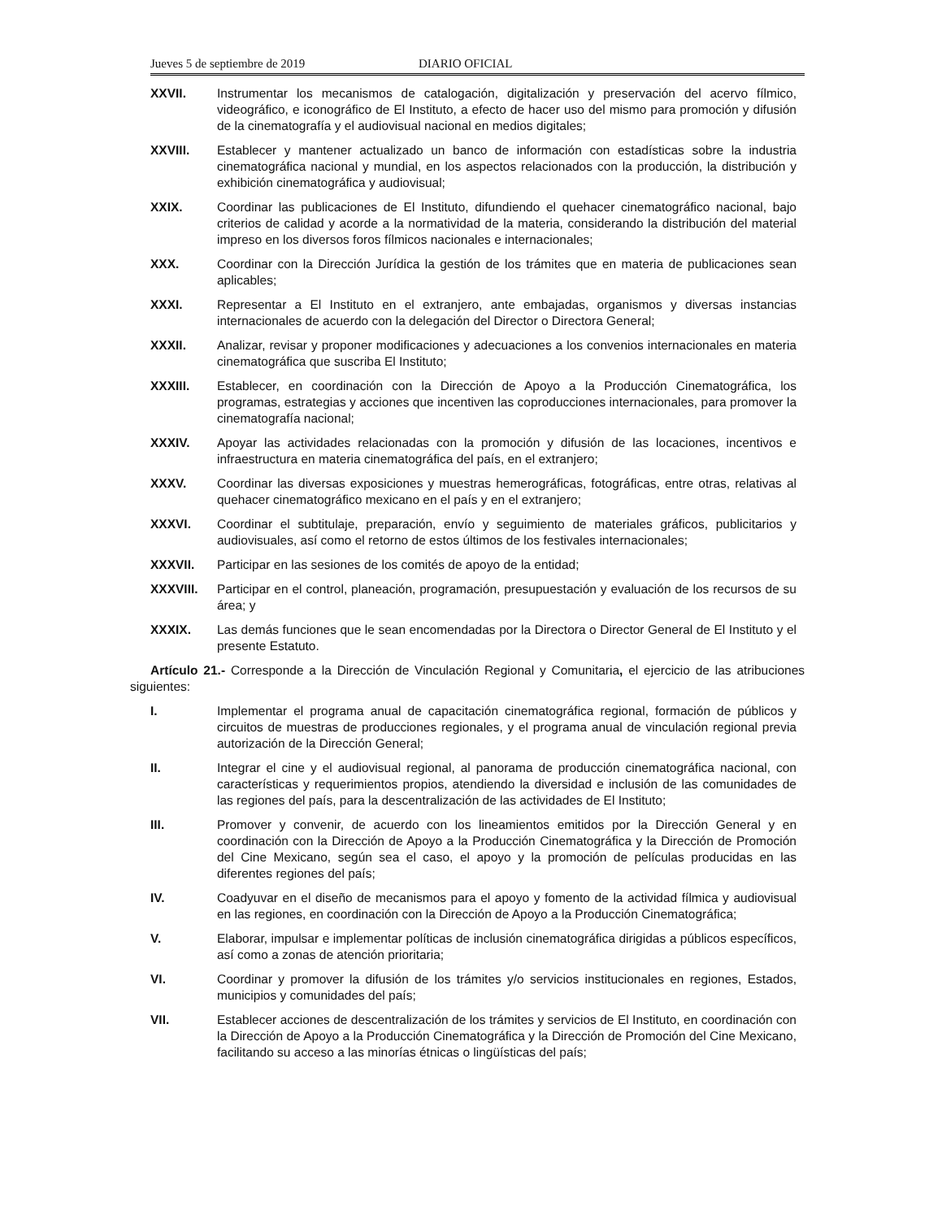Jueves 5 de septiembre de 2019 DIARIO OFICIAL
XXVII. Instrumentar los mecanismos de catalogación, digitalización y preservación del acervo fílmico, videográfico, e iconográfico de El Instituto, a efecto de hacer uso del mismo para promoción y difusión de la cinematografía y el audiovisual nacional en medios digitales;
XXVIII. Establecer y mantener actualizado un banco de información con estadísticas sobre la industria cinematográfica nacional y mundial, en los aspectos relacionados con la producción, la distribución y exhibición cinematográfica y audiovisual;
XXIX. Coordinar las publicaciones de El Instituto, difundiendo el quehacer cinematográfico nacional, bajo criterios de calidad y acorde a la normatividad de la materia, considerando la distribución del material impreso en los diversos foros fílmicos nacionales e internacionales;
XXX. Coordinar con la Dirección Jurídica la gestión de los trámites que en materia de publicaciones sean aplicables;
XXXI. Representar a El Instituto en el extranjero, ante embajadas, organismos y diversas instancias internacionales de acuerdo con la delegación del Director o Directora General;
XXXII. Analizar, revisar y proponer modificaciones y adecuaciones a los convenios internacionales en materia cinematográfica que suscriba El Instituto;
XXXIII. Establecer, en coordinación con la Dirección de Apoyo a la Producción Cinematográfica, los programas, estrategias y acciones que incentiven las coproducciones internacionales, para promover la cinematografía nacional;
XXXIV. Apoyar las actividades relacionadas con la promoción y difusión de las locaciones, incentivos e infraestructura en materia cinematográfica del país, en el extranjero;
XXXV. Coordinar las diversas exposiciones y muestras hemerográficas, fotográficas, entre otras, relativas al quehacer cinematográfico mexicano en el país y en el extranjero;
XXXVI. Coordinar el subtitulaje, preparación, envío y seguimiento de materiales gráficos, publicitarios y audiovisuales, así como el retorno de estos últimos de los festivales internacionales;
XXXVII. Participar en las sesiones de los comités de apoyo de la entidad;
XXXVIII. Participar en el control, planeación, programación, presupuestación y evaluación de los recursos de su área; y
XXXIX. Las demás funciones que le sean encomendadas por la Directora o Director General de El Instituto y el presente Estatuto.
Artículo 21.- Corresponde a la Dirección de Vinculación Regional y Comunitaria, el ejercicio de las atribuciones siguientes:
I. Implementar el programa anual de capacitación cinematográfica regional, formación de públicos y circuitos de muestras de producciones regionales, y el programa anual de vinculación regional previa autorización de la Dirección General;
II. Integrar el cine y el audiovisual regional, al panorama de producción cinematográfica nacional, con características y requerimientos propios, atendiendo la diversidad e inclusión de las comunidades de las regiones del país, para la descentralización de las actividades de El Instituto;
III. Promover y convenir, de acuerdo con los lineamientos emitidos por la Dirección General y en coordinación con la Dirección de Apoyo a la Producción Cinematográfica y la Dirección de Promoción del Cine Mexicano, según sea el caso, el apoyo y la promoción de películas producidas en las diferentes regiones del país;
IV. Coadyuvar en el diseño de mecanismos para el apoyo y fomento de la actividad fílmica y audiovisual en las regiones, en coordinación con la Dirección de Apoyo a la Producción Cinematográfica;
V. Elaborar, impulsar e implementar políticas de inclusión cinematográfica dirigidas a públicos específicos, así como a zonas de atención prioritaria;
VI. Coordinar y promover la difusión de los trámites y/o servicios institucionales en regiones, Estados, municipios y comunidades del país;
VII. Establecer acciones de descentralización de los trámites y servicios de El Instituto, en coordinación con la Dirección de Apoyo a la Producción Cinematográfica y la Dirección de Promoción del Cine Mexicano, facilitando su acceso a las minorías étnicas o lingüísticas del país;